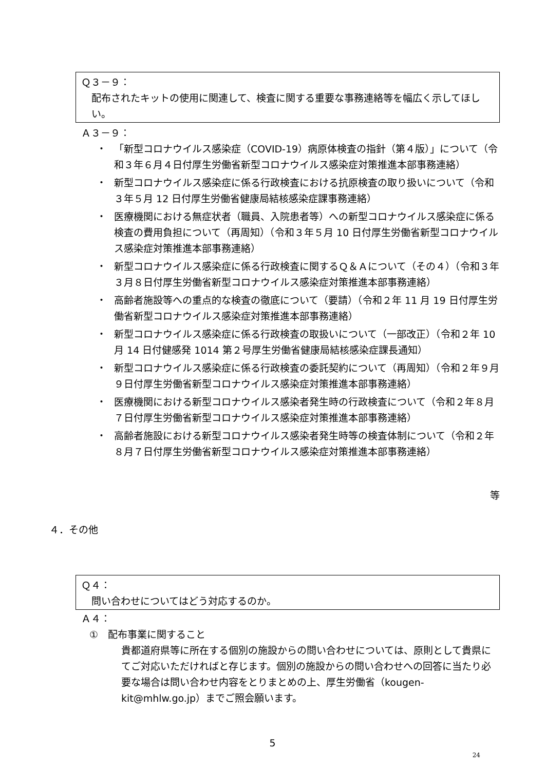Ｑ３－９：
配布されたキットの使用に関連して、検査に関する重要な事務連絡等を幅広く示してほしい。
Ａ３－９：
・ 「新型コロナウイルス感染症（COVID-19）病原体検査の指針（第４版）」について（令和３年６月４日付厚生労働省新型コロナウイルス感染症対策推進本部事務連絡）
・ 新型コロナウイルス感染症に係る行政検査における抗原検査の取り扱いについて（令和３年５月 12 日付厚生労働省健康局結核感染症課事務連絡）
・ 医療機関における無症状者（職員、入院患者等）への新型コロナウイルス感染症に係る検査の費用負担について（再周知）（令和３年５月 10 日付厚生労働省新型コロナウイルス感染症対策推進本部事務連絡）
・ 新型コロナウイルス感染症に係る行政検査に関するＱ＆Ａについて（その４）（令和３年３月８日付厚生労働省新型コロナウイルス感染症対策推進本部事務連絡）
・ 高齢者施設等への重点的な検査の徹底について（要請）（令和２年 11 月 19 日付厚生労働省新型コロナウイルス感染症対策推進本部事務連絡）
・ 新型コロナウイルス感染症に係る行政検査の取扱いについて（一部改正）（令和２年 10 月 14 日付健感発 1014 第２号厚生労働省健康局結核感染症課長通知）
・ 新型コロナウイルス感染症に係る行政検査の委託契約について（再周知）（令和２年９月９日付厚生労働省新型コロナウイルス感染症対策推進本部事務連絡）
・ 医療機関における新型コロナウイルス感染者発生時の行政検査について（令和２年８月７日付厚生労働省新型コロナウイルス感染症対策推進本部事務連絡）
・ 高齢者施設における新型コロナウイルス感染者発生時等の検査体制について（令和２年８月７日付厚生労働省新型コロナウイルス感染症対策推進本部事務連絡）
等
４．その他
Ｑ４：
問い合わせについてはどう対応するのか。
Ａ４：
①　配布事業に関すること
貴都道府県等に所在する個別の施設からの問い合わせについては、原則として貴県にてご対応いただければと存じます。個別の施設からの問い合わせへの回答に当たり必要な場合は問い合わせ内容をとりまとめの上、厚生労働省（kougen-kit@mhlw.go.jp）までご照会願います。
5
24